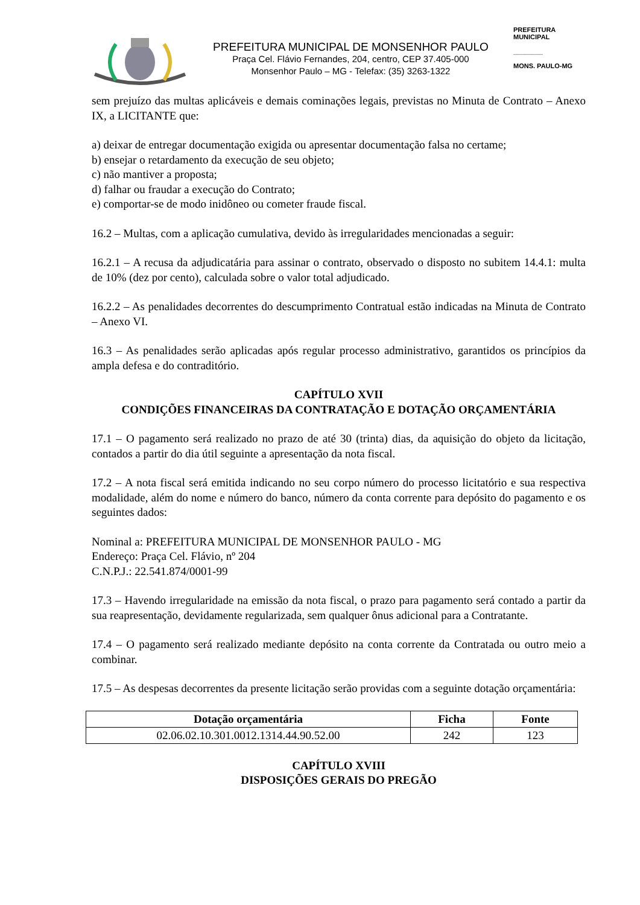PREFEITURA MUNICIPAL DE MONSENHOR PAULO
Praça Cel. Flávio Fernandes, 204, centro, CEP 37.405-000
Monsenhor Paulo – MG - Telefax: (35) 3263-1322
PREFEITURA MUNICIPAL
________
MONS. PAULO-MG
sem prejuízo das multas aplicáveis e demais cominações legais, previstas no Minuta de Contrato – Anexo IX, a LICITANTE que:
a) deixar de entregar documentação exigida ou apresentar documentação falsa no certame;
b) ensejar o retardamento da execução de seu objeto;
c) não mantiver a proposta;
d) falhar ou fraudar a execução do Contrato;
e) comportar-se de modo inidôneo ou cometer fraude fiscal.
16.2 – Multas, com a aplicação cumulativa, devido às irregularidades mencionadas a seguir:
16.2.1 – A recusa da adjudicatária para assinar o contrato, observado o disposto no subitem 14.4.1: multa de 10% (dez por cento), calculada sobre o valor total adjudicado.
16.2.2 – As penalidades decorrentes do descumprimento Contratual estão indicadas na Minuta de Contrato – Anexo VI.
16.3 – As penalidades serão aplicadas após regular processo administrativo, garantidos os princípios da ampla defesa e do contraditório.
CAPÍTULO XVII
CONDIÇÕES FINANCEIRAS DA CONTRATAÇÃO E DOTAÇÃO ORÇAMENTÁRIA
17.1 – O pagamento será realizado no prazo de até 30 (trinta) dias, da aquisição do objeto da licitação, contados a partir do dia útil seguinte a apresentação da nota fiscal.
17.2 – A nota fiscal será emitida indicando no seu corpo número do processo licitatório e sua respectiva modalidade, além do nome e número do banco, número da conta corrente para depósito do pagamento e os seguintes dados:
Nominal a: PREFEITURA MUNICIPAL DE MONSENHOR PAULO - MG
Endereço: Praça Cel. Flávio, nº 204
C.N.P.J.: 22.541.874/0001-99
17.3 – Havendo irregularidade na emissão da nota fiscal, o prazo para pagamento será contado a partir da sua reapresentação, devidamente regularizada, sem qualquer ônus adicional para a Contratante.
17.4 – O pagamento será realizado mediante depósito na conta corrente da Contratada ou outro meio a combinar.
17.5 – As despesas decorrentes da presente licitação serão providas com a seguinte dotação orçamentária:
| Dotação orçamentária | Ficha | Fonte |
| --- | --- | --- |
| 02.06.02.10.301.0012.1314.44.90.52.00 | 242 | 123 |
CAPÍTULO XVIII
DISPOSIÇÕES GERAIS DO PREGÃO